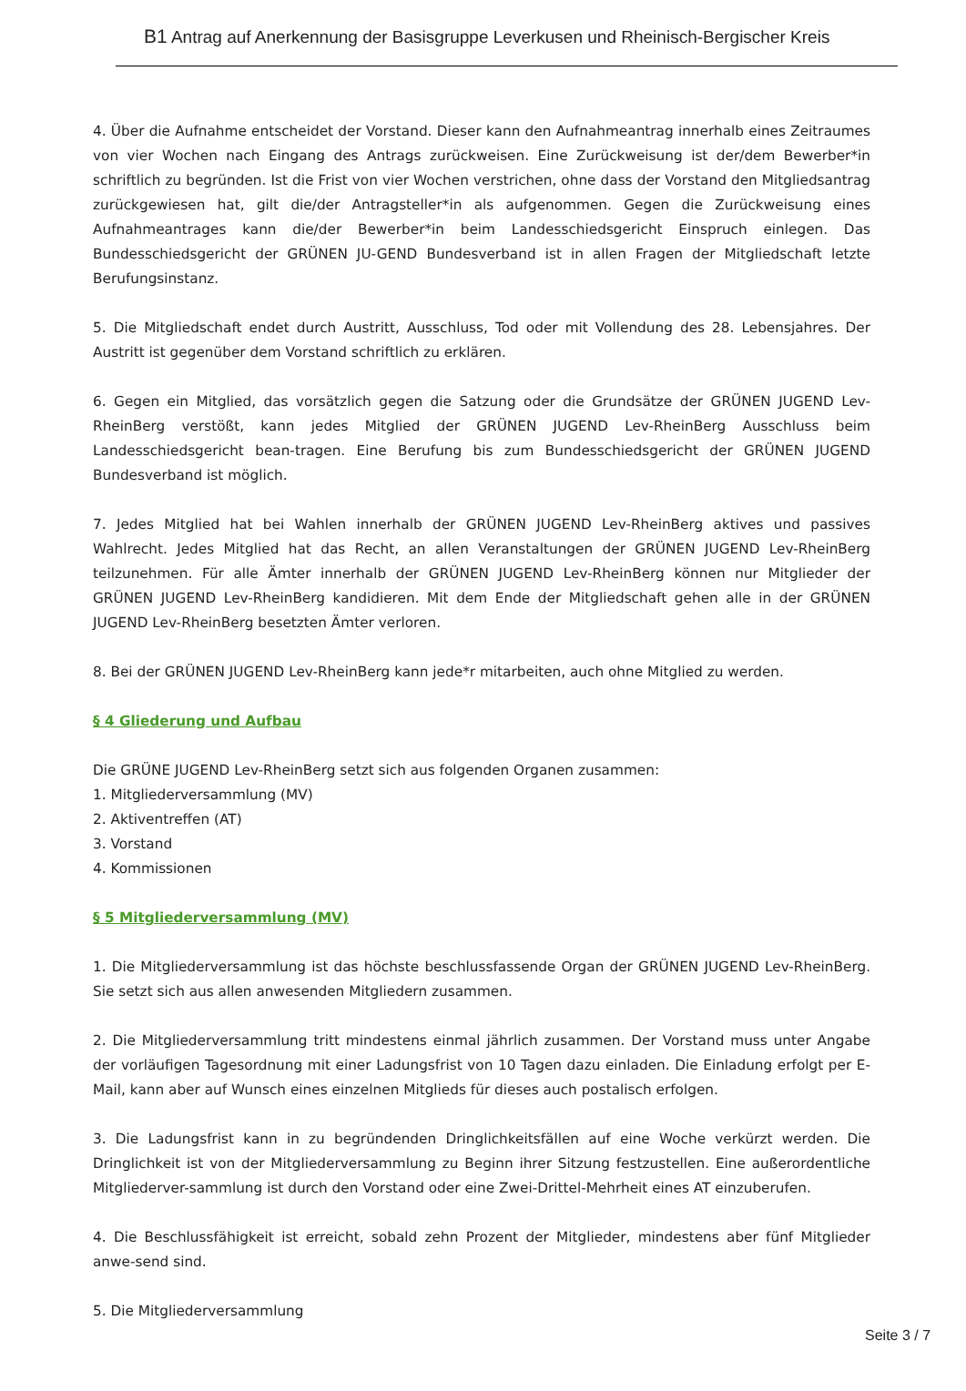B1 Antrag auf Anerkennung der Basisgruppe Leverkusen und Rheinisch-Bergischer Kreis
4. Über die Aufnahme entscheidet der Vorstand. Dieser kann den Aufnahmeantrag innerhalb eines Zeitraumes von vier Wochen nach Eingang des Antrags zurückweisen. Eine Zurückweisung ist der/dem Bewerber*in schriftlich zu begründen. Ist die Frist von vier Wochen verstrichen, ohne dass der Vorstand den Mitgliedsantrag zurückgewiesen hat, gilt die/der Antragsteller*in als aufgenommen. Gegen die Zurückweisung eines Aufnahmeantrages kann die/der Bewerber*in beim Landesschiedsgericht Einspruch einlegen. Das Bundesschiedsgericht der GRÜNEN JU-GEND Bundesverband ist in allen Fragen der Mitgliedschaft letzte Berufungsinstanz.
5. Die Mitgliedschaft endet durch Austritt, Ausschluss, Tod oder mit Vollendung des 28. Lebensjahres. Der Austritt ist gegenüber dem Vorstand schriftlich zu erklären.
6. Gegen ein Mitglied, das vorsätzlich gegen die Satzung oder die Grundsätze der GRÜNEN JUGEND Lev-RheinBerg verstößt, kann jedes Mitglied der GRÜNEN JUGEND Lev-RheinBerg Ausschluss beim Landesschiedsgericht bean-tragen. Eine Berufung bis zum Bundesschiedsgericht der GRÜNEN JUGEND Bundesverband ist möglich.
7. Jedes Mitglied hat bei Wahlen innerhalb der GRÜNEN JUGEND Lev-RheinBerg aktives und passives Wahlrecht. Jedes Mitglied hat das Recht, an allen Veranstaltungen der GRÜNEN JUGEND Lev-RheinBerg teilzunehmen. Für alle Ämter innerhalb der GRÜNEN JUGEND Lev-RheinBerg können nur Mitglieder der GRÜNEN JUGEND Lev-RheinBerg kandidieren. Mit dem Ende der Mitgliedschaft gehen alle in der GRÜNEN JUGEND Lev-RheinBerg besetzten Ämter verloren.
8. Bei der GRÜNEN JUGEND Lev-RheinBerg kann jede*r mitarbeiten, auch ohne Mitglied zu werden.
§ 4 Gliederung und Aufbau
Die GRÜNE JUGEND Lev-RheinBerg setzt sich aus folgenden Organen zusammen:
1. Mitgliederversammlung (MV)
2. Aktiventreffen (AT)
3. Vorstand
4. Kommissionen
§ 5 Mitgliederversammlung (MV)
1. Die Mitgliederversammlung ist das höchste beschlussfassende Organ der GRÜNEN JUGEND Lev-RheinBerg. Sie setzt sich aus allen anwesenden Mitgliedern zusammen.
2. Die Mitgliederversammlung tritt mindestens einmal jährlich zusammen. Der Vorstand muss unter Angabe der vorläufigen Tagesordnung mit einer Ladungsfrist von 10 Tagen dazu einladen. Die Einladung erfolgt per E-Mail, kann aber auf Wunsch eines einzelnen Mitglieds für dieses auch postalisch erfolgen.
3. Die Ladungsfrist kann in zu begründenden Dringlichkeitsfällen auf eine Woche verkürzt werden. Die Dringlichkeit ist von der Mitgliederversammlung zu Beginn ihrer Sitzung festzustellen. Eine außerordentliche Mitgliederver-sammlung ist durch den Vorstand oder eine Zwei-Drittel-Mehrheit eines AT einzuberufen.
4. Die Beschlussfähigkeit ist erreicht, sobald zehn Prozent der Mitglieder, mindestens aber fünf Mitglieder anwe-send sind.
5. Die Mitgliederversammlung
Seite 3 / 7